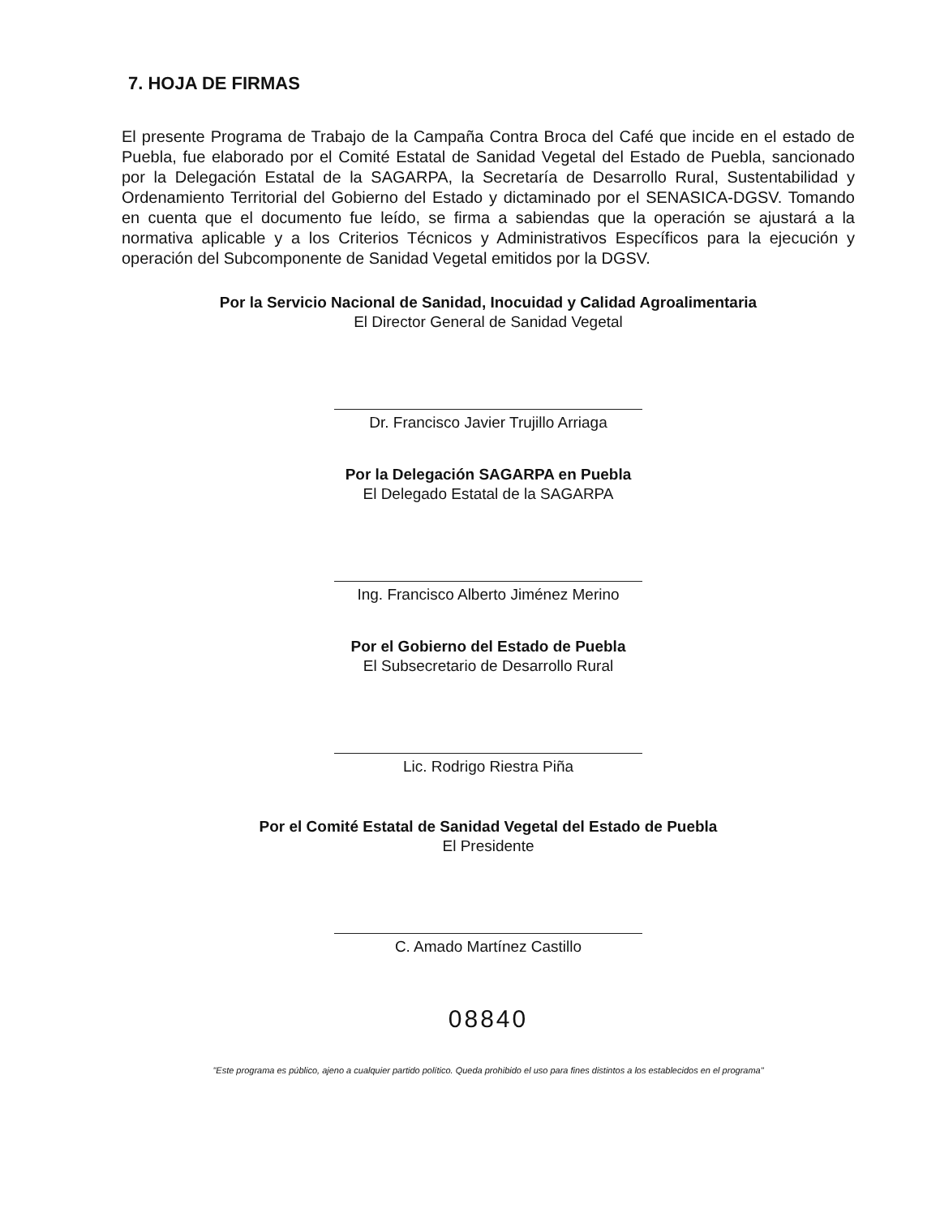7. HOJA DE FIRMAS
El presente Programa de Trabajo de la Campaña Contra Broca del Café que incide en el estado de Puebla, fue elaborado por el Comité Estatal de Sanidad Vegetal del Estado de Puebla, sancionado por la Delegación Estatal de la SAGARPA, la Secretaría de Desarrollo Rural, Sustentabilidad y Ordenamiento Territorial del Gobierno del Estado y dictaminado por el SENASICA-DGSV. Tomando en cuenta que el documento fue leído, se firma a sabiendas que la operación se ajustará a la normativa aplicable y a los Criterios Técnicos y Administrativos Específicos para la ejecución y operación del Subcomponente de Sanidad Vegetal emitidos por la DGSV.
Por la Servicio Nacional de Sanidad, Inocuidad y Calidad Agroalimentaria
El Director General de Sanidad Vegetal
Dr. Francisco Javier Trujillo Arriaga
Por la Delegación SAGARPA en Puebla
El Delegado Estatal de la SAGARPA
Ing. Francisco Alberto Jiménez Merino
Por el Gobierno del Estado de Puebla
El Subsecretario de Desarrollo Rural
Lic. Rodrigo Riestra Piña
Por el Comité Estatal de Sanidad Vegetal del Estado de Puebla
El Presidente
C. Amado Martínez Castillo
08840
"Este programa es público, ajeno a cualquier partido político. Queda prohibido el uso para fines distintos a los establecidos en el programa"